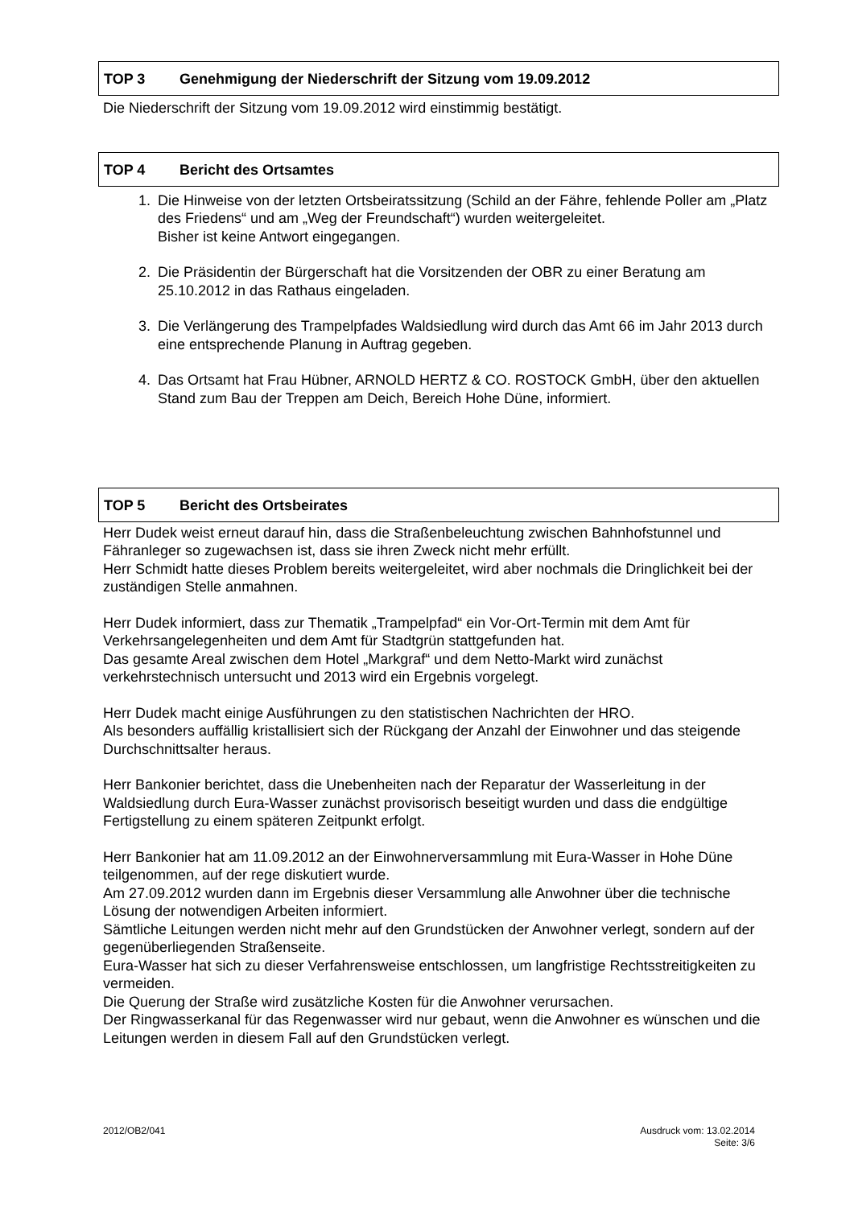TOP 3 Genehmigung der Niederschrift der Sitzung vom 19.09.2012
Die Niederschrift der Sitzung vom 19.09.2012 wird einstimmig bestätigt.
TOP 4 Bericht des Ortsamtes
1. Die Hinweise von der letzten Ortsbeiratssitzung (Schild an der Fähre, fehlende Poller am „Platz des Friedens“ und am „Weg der Freundschaft“) wurden weitergeleitet.
Bisher ist keine Antwort eingegangen.
2. Die Präsidentin der Bürgerschaft hat die Vorsitzenden der OBR zu einer Beratung am 25.10.2012 in das Rathaus eingeladen.
3. Die Verlängerung des Trampelpfades Waldsiedlung wird durch das Amt 66 im Jahr 2013 durch eine entsprechende Planung in Auftrag gegeben.
4. Das Ortsamt hat Frau Hübner, ARNOLD HERTZ & CO. ROSTOCK GmbH, über den aktuellen Stand zum Bau der Treppen am Deich, Bereich Hohe Düne, informiert.
TOP 5 Bericht des Ortsbeirates
Herr Dudek weist erneut darauf hin, dass die Straßenbeleuchtung zwischen Bahnhofstunnel und Fähranleger so zugewachsen ist, dass sie ihren Zweck nicht mehr erfüllt.
Herr Schmidt hatte dieses Problem bereits weitergeleitet, wird aber nochmals die Dringlichkeit bei der zuständigen Stelle anmahnen.
Herr Dudek informiert, dass zur Thematik „Trampelpfad“ ein Vor-Ort-Termin mit dem Amt für Verkehrsangelegenheiten und dem Amt für Stadtgrün stattgefunden hat.
Das gesamte Areal zwischen dem Hotel „Markgraf“ und dem Netto-Markt wird zunächst verkehrstechnisch untersucht und 2013 wird ein Ergebnis vorgelegt.
Herr Dudek macht einige Ausführungen zu den statistischen Nachrichten der HRO.
Als besonders auffällig kristallisiert sich der Rückgang der Anzahl der Einwohner und das steigende Durchschnittsalter heraus.
Herr Bankonier berichtet, dass die Unebenheiten nach der Reparatur der Wasserleitung in der Waldsiedlung durch Eura-Wasser zunächst provisorisch beseitigt wurden und dass die endgültige Fertigstellung zu einem späteren Zeitpunkt erfolgt.
Herr Bankonier hat am 11.09.2012 an der Einwohnerversammlung mit Eura-Wasser in Hohe Düne teilgenommen, auf der rege diskutiert wurde.
Am 27.09.2012 wurden dann im Ergebnis dieser Versammlung alle Anwohner über die technische Lösung der notwendigen Arbeiten informiert.
Sämtliche Leitungen werden nicht mehr auf den Grundstücken der Anwohner verlegt, sondern auf der gegenüberliegenden Straßenseite.
Eura-Wasser hat sich zu dieser Verfahrensweise entschlossen, um langfristige Rechtsstreitigkeiten zu vermeiden.
Die Querung der Straße wird zusätzliche Kosten für die Anwohner verursachen.
Der Ringwasserkanal für das Regenwasser wird nur gebaut, wenn die Anwohner es wünschen und die Leitungen werden in diesem Fall auf den Grundstücken verlegt.
2012/OB2/041 Ausdruck vom: 13.02.2014
Seite: 3/6